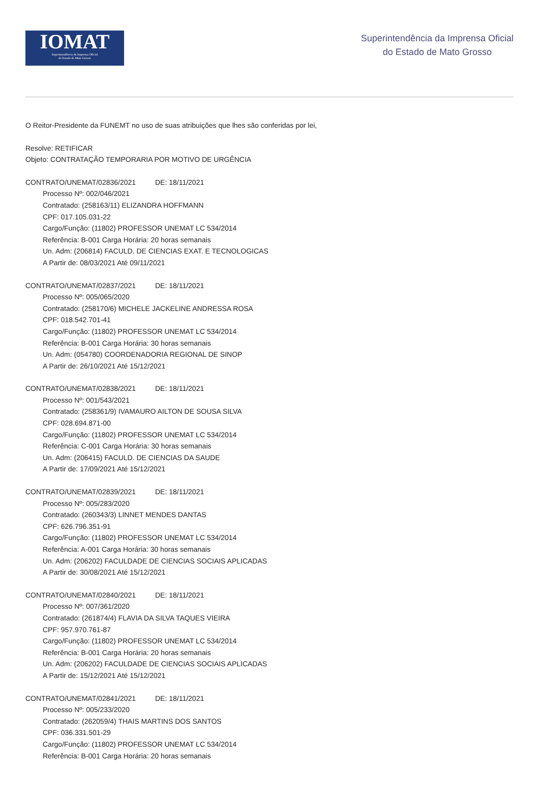IOMAT
Superintendência da Imprensa Oficial
do Estado de Mato Grosso
Superintendência da Imprensa Oficial
do Estado de Mato Grosso
O Reitor-Presidente da FUNEMT no uso de suas atribuições que lhes são conferidas por lei,
Resolve: RETIFICAR
Objeto: CONTRATAÇÃO TEMPORARIA POR MOTIVO DE URGÊNCIA
CONTRATO/UNEMAT/02836/2021 DE: 18/11/2021
Processo Nº: 002/046/2021
Contratado: (258163/11) ELIZANDRA HOFFMANN
CPF: 017.105.031-22
Cargo/Função: (11802) PROFESSOR UNEMAT LC 534/2014
Referência: B-001 Carga Horária: 20 horas semanais
Un. Adm: (206814) FACULD. DE CIENCIAS EXAT. E TECNOLOGICAS
A Partir de: 08/03/2021 Até 09/11/2021
CONTRATO/UNEMAT/02837/2021 DE: 18/11/2021
Processo Nº: 005/065/2020
Contratado: (258170/6) MICHELE JACKELINE ANDRESSA ROSA
CPF: 018.542.701-41
Cargo/Função: (11802) PROFESSOR UNEMAT LC 534/2014
Referência: B-001 Carga Horária: 30 horas semanais
Un. Adm: (054780) COORDENADORIA REGIONAL DE SINOP
A Partir de: 26/10/2021 Até 15/12/2021
CONTRATO/UNEMAT/02838/2021 DE: 18/11/2021
Processo Nº: 001/543/2021
Contratado: (258361/9) IVAMAURO AILTON DE SOUSA SILVA
CPF: 028.694.871-00
Cargo/Função: (11802) PROFESSOR UNEMAT LC 534/2014
Referência: C-001 Carga Horária: 30 horas semanais
Un. Adm: (206415) FACULD. DE CIENCIAS DA SAUDE
A Partir de: 17/09/2021 Até 15/12/2021
CONTRATO/UNEMAT/02839/2021 DE: 18/11/2021
Processo Nº: 005/283/2020
Contratado: (260343/3) LINNET MENDES DANTAS
CPF: 626.796.351-91
Cargo/Função: (11802) PROFESSOR UNEMAT LC 534/2014
Referência: A-001 Carga Horária: 30 horas semanais
Un. Adm: (206202) FACULDADE DE CIENCIAS SOCIAIS APLICADAS
A Partir de: 30/08/2021 Até 15/12/2021
CONTRATO/UNEMAT/02840/2021 DE: 18/11/2021
Processo Nº: 007/361/2020
Contratado: (261874/4) FLAVIA DA SILVA TAQUES VIEIRA
CPF: 957.970.761-87
Cargo/Função: (11802) PROFESSOR UNEMAT LC 534/2014
Referência: B-001 Carga Horária: 20 horas semanais
Un. Adm: (206202) FACULDADE DE CIENCIAS SOCIAIS APLICADAS
A Partir de: 15/12/2021 Até 15/12/2021
CONTRATO/UNEMAT/02841/2021 DE: 18/11/2021
Processo Nº: 005/233/2020
Contratado: (262059/4) THAIS MARTINS DOS SANTOS
CPF: 036.331.501-29
Cargo/Função: (11802) PROFESSOR UNEMAT LC 534/2014
Referência: B-001 Carga Horária: 20 horas semanais